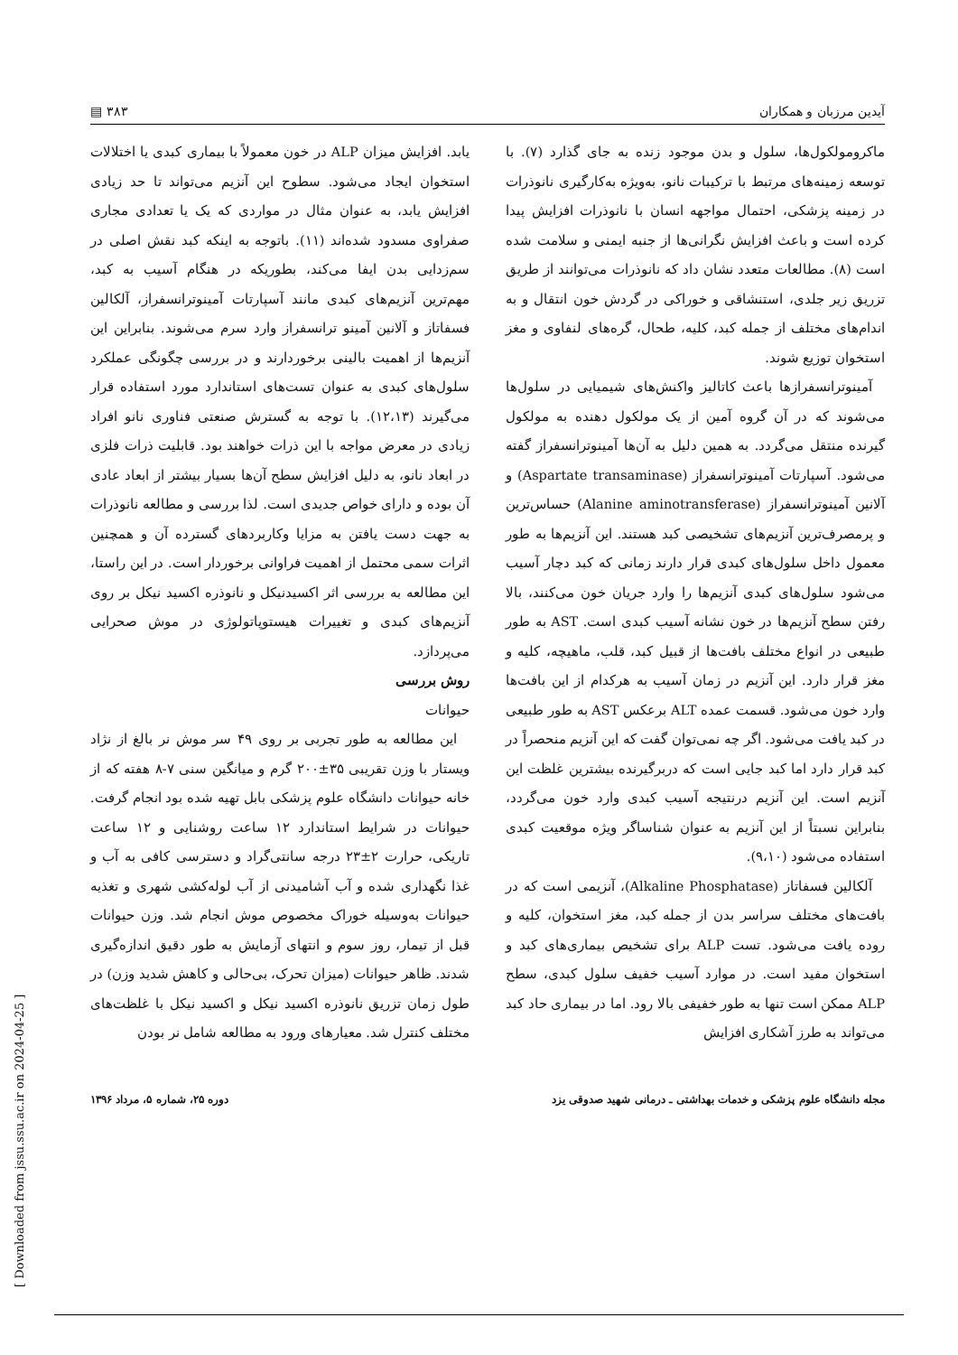آیدین مرزبان و همکاران ۳۸۳ ▤
ماکرومولکول‌ها، سلول و بدن موجود زنده به جای گذارد (۷). با توسعه زمینه‌های مرتبط با ترکیبات نانو، به‌ویژه به‌کارگیری نانوذرات در زمینه پزشکی، احتمال مواجهه انسان با نانوذرات افزایش پیدا کرده است و باعث افزایش نگرانی‌ها از جنبه ایمنی و سلامت شده است (۸). مطالعات متعدد نشان داد که نانوذرات می‌توانند از طریق تزریق زیر جلدی، استنشاقی و خوراکی در گردش خون انتقال و به اندام‌های مختلف از جمله کبد، کلیه، طحال، گره‌های لنفاوی و مغز استخوان توزیع شوند.
آمینوترانسفرازها باعث کاتالیز واکنش‌های شیمیایی در سلول‌ها می‌شوند که در آن گروه آمین از یک مولکول دهنده به مولکول گیرنده منتقل می‌گردد. به همین دلیل به آن‌ها آمینوترانسفراز گفته می‌شود. آسپارتات آمینوترانسفراز (Aspartate transaminase) و آلانین آمینوترانسفراز (Alanine aminotransferase) حساس‌ترین و پرمصرف‌ترین آنزیم‌های تشخیصی کبد هستند. این آنزیم‌ها به طور معمول داخل سلول‌های کبدی قرار دارند زمانی که کبد دچار آسیب می‌شود سلول‌های کبدی آنزیم‌ها را وارد جریان خون می‌کنند، بالا رفتن سطح آنزیم‌ها در خون نشانه آسیب کبدی است. AST به طور طبیعی در انواع مختلف بافت‌ها از قبیل کبد، قلب، ماهیچه، کلیه و مغز قرار دارد. این آنزیم در زمان آسیب به هرکدام از این بافت‌ها وارد خون می‌شود. قسمت عمده ALT برعکس AST به طور طبیعی در کبد یافت می‌شود. اگر چه نمی‌توان گفت که این آنزیم منحصراً در کبد قرار دارد اما کبد جایی است که دربرگیرنده بیشترین غلظت این آنزیم است. این آنزیم درنتیجه آسیب کبدی وارد خون می‌گردد، بنابراین نسبتاً از این آنزیم به عنوان شناساگر ویژه موقعیت کبدی استفاده می‌شود (۹،۱۰).
آلکالین فسفاتاز (Alkaline Phosphatase)، آنزیمی است که در بافت‌های مختلف سراسر بدن از جمله کبد، مغز استخوان، کلیه و روده یافت می‌شود. تست ALP برای تشخیص بیماری‌های کبد و استخوان مفید است. در موارد آسیب خفیف سلول کبدی، سطح ALP ممکن است تنها به طور خفیفی بالا رود. اما در بیماری حاد کبد می‌تواند به طرز آشکاری افزایش
یابد. افزایش میزان ALP در خون معمولاً با بیماری کبدی یا اختلالات استخوان ایجاد می‌شود. سطوح این آنزیم می‌تواند تا حد زیادی افزایش یابد، به عنوان مثال در مواردی که یک یا تعدادی مجاری صفراوی مسدود شده‌اند (۱۱). باتوجه به اینکه کبد نقش اصلی در سم‌زدایی بدن ایفا می‌کند، بطوریکه در هنگام آسیب به کبد، مهم‌ترین آنزیم‌های کبدی مانند آسپارتات آمینوترانسفراز، آلکالین فسفاتاز و آلانین آمینو ترانسفراز وارد سرم می‌شوند. بنابراین این آنزیم‌ها از اهمیت بالینی برخوردارند و در بررسی چگونگی عملکرد سلول‌های کبدی به عنوان تست‌های استاندارد مورد استفاده قرار می‌گیرند (۱۲،۱۳). با توجه به گسترش صنعتی فناوری نانو افراد زیادی در معرض مواجه با این ذرات خواهند بود. قابلیت ذرات فلزی در ابعاد نانو، به دلیل افزایش سطح آن‌ها بسیار بیشتر از ابعاد عادی آن بوده و دارای خواص جدیدی است. لذا بررسی و مطالعه نانوذرات به جهت دست یافتن به مزایا وکاربردهای گسترده آن و همچنین اثرات سمی محتمل از اهمیت فراوانی برخوردار است. در این راستا، این مطالعه به بررسی اثر اکسیدنیکل و نانوذره اکسید نیکل بر روی آنزیم‌های کبدی و تغییرات هیستوپاتولوژی در موش صحرایی می‌پردازد.
روش بررسی
حیوانات
این مطالعه به طور تجربی بر روی ۴۹ سر موش نر بالغ از نژاد ویستار با وزن تقریبی ۳۵±۲۰۰ گرم و میانگین سنی ۷-۸ هفته که از خانه حیوانات دانشگاه علوم پزشکی بابل تهیه شده بود انجام گرفت. حیوانات در شرایط استاندارد ۱۲ ساعت روشنایی و ۱۲ ساعت تاریکی، حرارت ۲±۲۳ درجه سانتی‌گراد و دسترسی کافی به آب و غذا نگهداری شده و آب آشامیدنی از آب لوله‌کشی شهری و تغذیه حیوانات به‌وسیله خوراک مخصوص موش انجام شد. وزن حیوانات قبل از تیمار، روز سوم و انتهای آزمایش به طور دقیق اندازه‌گیری شدند. ظاهر حیوانات (میزان تحرک، بی‌حالی و کاهش شدید وزن) در طول زمان تزریق نانوذره اکسید نیکل و اکسید نیکل با غلظت‌های مختلف کنترل شد. معیارهای ورود به مطالعه شامل نر بودن
مجله دانشگاه علوم پزشکی و خدمات بهداشتی ـ درمانی شهید صدوقی یزد دوره ۲۵، شماره ۵، مرداد ۱۳۹۶
[ Downloaded from jssu.ssu.ac.ir on 2024-04-25 ]